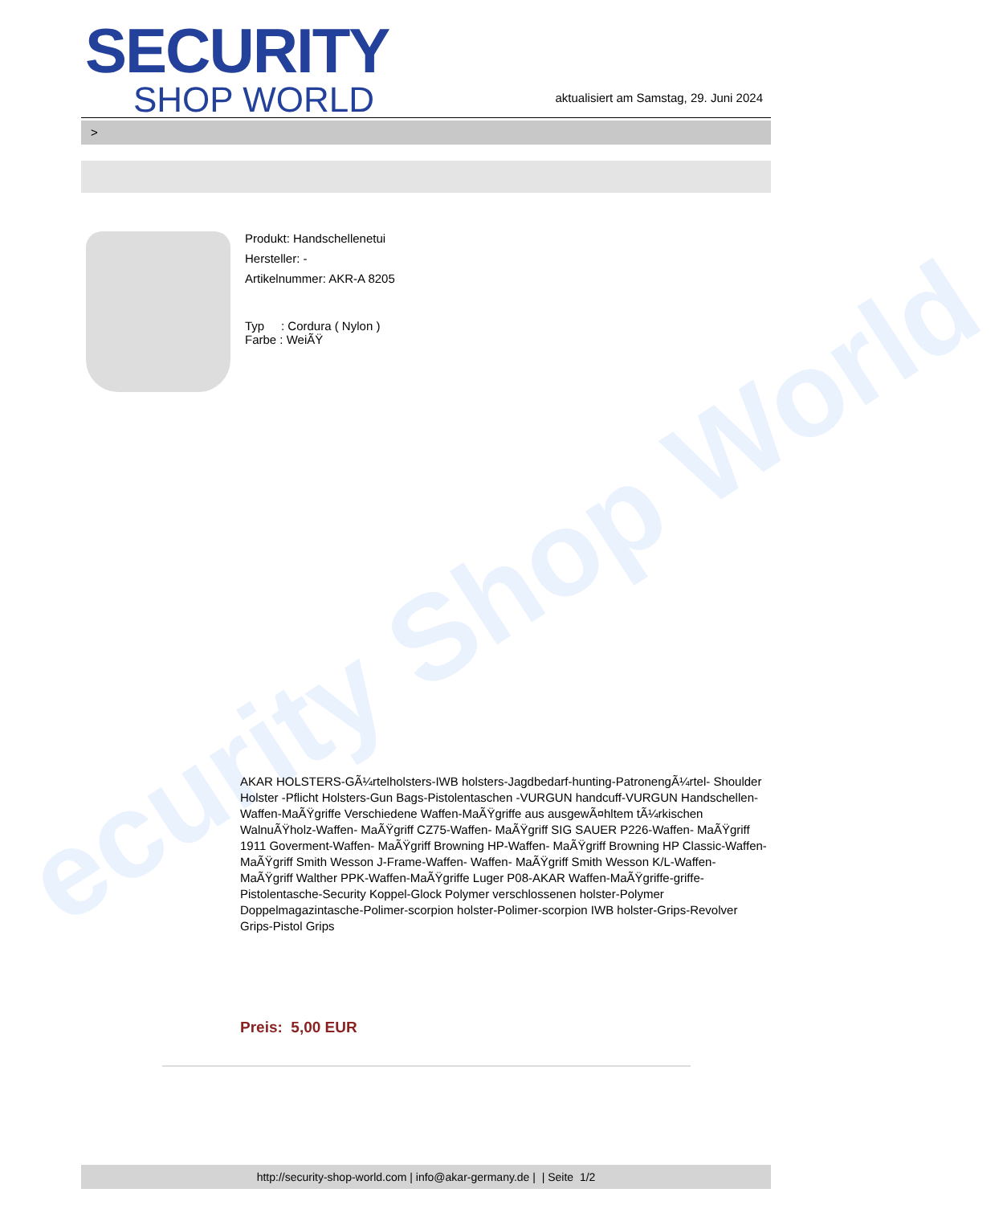ecurity Shop World
SECURITY
SHOP WORLD
aktualisiert am Samstag, 29. Juni 2024
>
Produkt: Handschellenetui
Hersteller: -
Artikelnummer: AKR-A 8205
Typ : Cordura ( Nylon )
Farbe : WeiÃŸ
AKAR HOLSTERS-GÃ¼rtelholsters-IWB holsters-Jagdbedarf-hunting-PatronengÃ¼rtel- Shoulder Holster -Pflicht Holsters-Gun Bags-Pistolentaschen -VURGUN handcuff-VURGUN Handschellen-Waffen-MaÃŸgriffe Verschiedene Waffen-MaÃŸgriffe aus ausgewÃ¤hltem tÃ¼rkischen WalnuÃŸholz-Waffen- MaÃŸgriff CZ75-Waffen- MaÃŸgriff SIG SAUER P226-Waffen- MaÃŸgriff 1911 Goverment-Waffen- MaÃŸgriff Browning HP-Waffen- MaÃŸgriff Browning HP Classic-Waffen- MaÃŸgriff Smith Wesson J-Frame-Waffen- Waffen- MaÃŸgriff Smith Wesson K/L-Waffen- MaÃŸgriff Walther PPK-Waffen-MaÃŸgriffe Luger P08-AKAR Waffen-MaÃŸgriffe-griffe-Pistolentasche-Security Koppel-Glock Polymer verschlossenen holster-Polymer Doppelmagazintasche-Polimer-scorpion holster-Polimer-scorpion IWB holster-Grips-Revolver Grips-Pistol Grips
Preis: 5,00 EUR
http://security-shop-world.com | info@akar-germany.de | | Seite 1/2